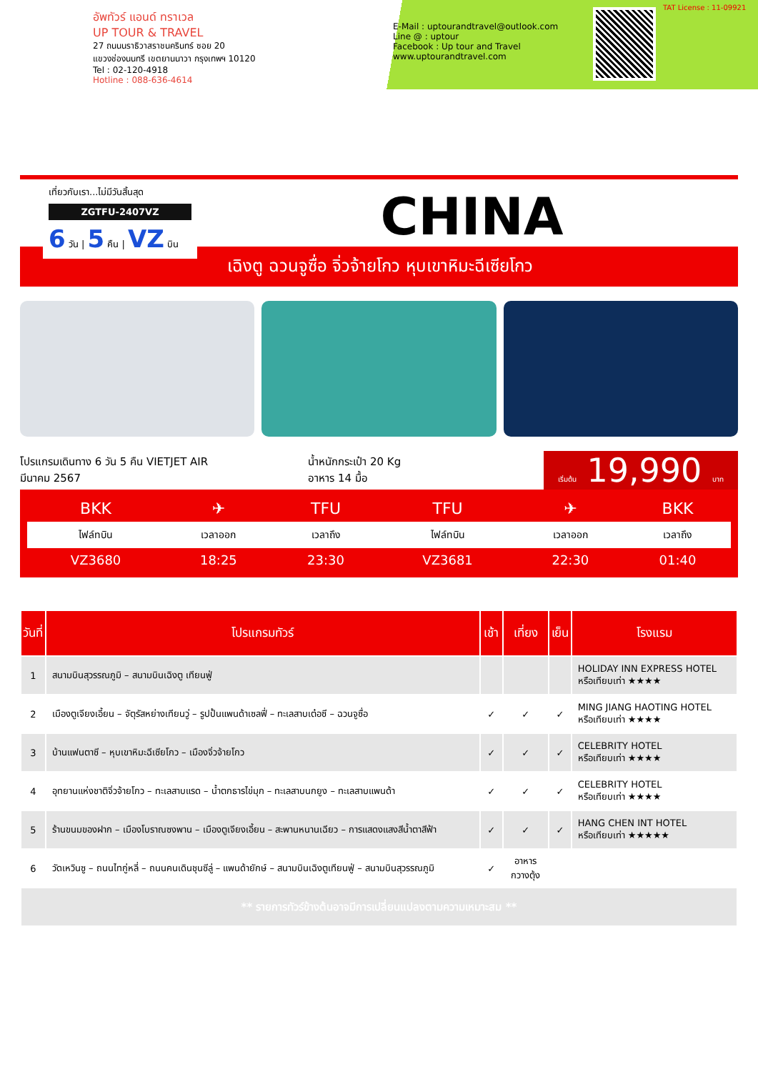อัพทัวร์ แอนด์ ทราเวล
UP TOUR & TRAVEL
27 ถนนนราธิวาสราชนครินทร์ ซอย 20
แขวงช่องนนทรี เขตยานนาวา กรุงเทพฯ 10120
Tel : 02-120-4918
Hotline : 088-636-4614
E-Mail : uptourandtravel@outlook.com
Line @ : uptour
Facebook : Up tour and Travel
www.uptourandtravel.com
TAT License : 11-09921
เที่ยวกับเรา...ไม่มีวันสิ้นสุด
ZGTFU-2407VZ
6 วัน | 5 คืน | VZ บิน
CHINA
เฉิงตู ฉวนจูซื่อ จิ่วจ้ายโกว หุบเขาหิมะฉีเซียโกว
โปรแกรมเดินทาง 6 วัน 5 คืน VIETJET AIR
มีนาคม 2567
น้ำหนักกระเป๋า 20 Kg
อาหาร 14 มื้อ
เริ่มต้น 19,990 บาท
| BKK | ✈ | TFU | TFU | ✈ | BKK |
| ไฟล์ทบิน | เวลาออก | เวลาถึง | ไฟล์ทบิน | เวลาออก | เวลาถึง |
| VZ3680 | 18:25 | 23:30 | VZ3681 | 22:30 | 01:40 |
| วันที่ | โปรแกรมทัวร์ | เช้า | เที่ยง | เย็น | โรงแรม |
| --- | --- | --- | --- | --- | --- |
| 1 | สนามบินสุวรรณภูมิ – สนามบินเฉิงตู เทียนฟู่ | | | | HOLIDAY INN EXPRESS HOTEL หรือเทียบเท่า ★★★★ |
| 2 | เมืองตูเจียงเอี้ยน – จัตุรัสหย่างเทียนวู่ – รูปปั้นแพนด้าเซลฟี่ – ทะเลสาบเต๋อซี – ฉวนจูซื่อ | ✓ | ✓ | ✓ | MING JIANG HAOTING HOTEL หรือเทียบเท่า ★★★★ |
| 3 | บ้านแฟนตาซี – หุบเขาหิมะฉีเซียโกว – เมืองจิ่วจ้ายโกว | ✓ | ✓ | ✓ | CELEBRITY HOTEL หรือเทียบเท่า ★★★★ |
| 4 | อุทยานแห่งชาติจิ่วจ้ายโกว – ทะเลสาบแรด – น้ำตกธารไข่มุก – ทะเลสาบนกยูง – ทะเลสาบแพนด้า | ✓ | ✓ | ✓ | CELEBRITY HOTEL หรือเทียบเท่า ★★★★ |
| 5 | ร้านขนมของฝาก – เมืองโบราณซงพาน – เมืองตูเจียงเอี้ยน – สะพานหนานเฉียว – การแสดงแสงสีน้ำตาสีฟ้า | ✓ | ✓ | ✓ | HANG CHEN INT HOTEL หรือเทียบเท่า ★★★★★ |
| 6 | วัดเหวินซู – ถนนไทกู่หลี่ – ถนนคนเดินชุนซีลู่ – แพนด้ายักษ์ – สนามบินเฉิงตูเทียนฟู่ – สนามบินสุวรรณภูมิ | ✓ | อาหาร กวางตุ้ง | | |
| ** รายการทัวร์ข้างต้นอาจมีการเปลี่ยนแปลงตามความเหมาะสม ** | | | | | |